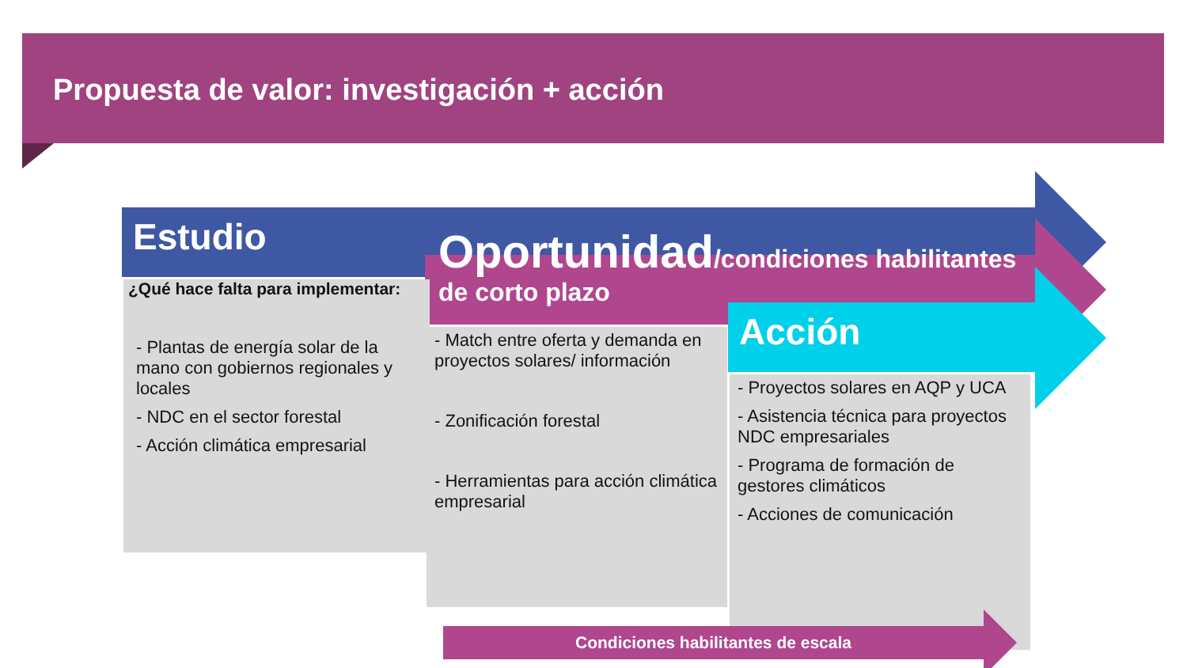Propuesta de valor: investigación + acción
Estudio
Oportunidad/condiciones habilitantes de corto plazo
Acción
¿Qué hace falta para implementar:
- Plantas de energía solar de la mano con gobiernos regionales y locales
- NDC en el sector forestal
- Acción climática empresarial
- Match entre oferta y demanda en proyectos solares/ información
- Zonificación forestal
- Herramientas para acción climática empresarial
- Proyectos solares en AQP y UCA
- Asistencia técnica para proyectos NDC empresariales
- Programa de formación de gestores climáticos
- Acciones de comunicación
Condiciones habilitantes de escala